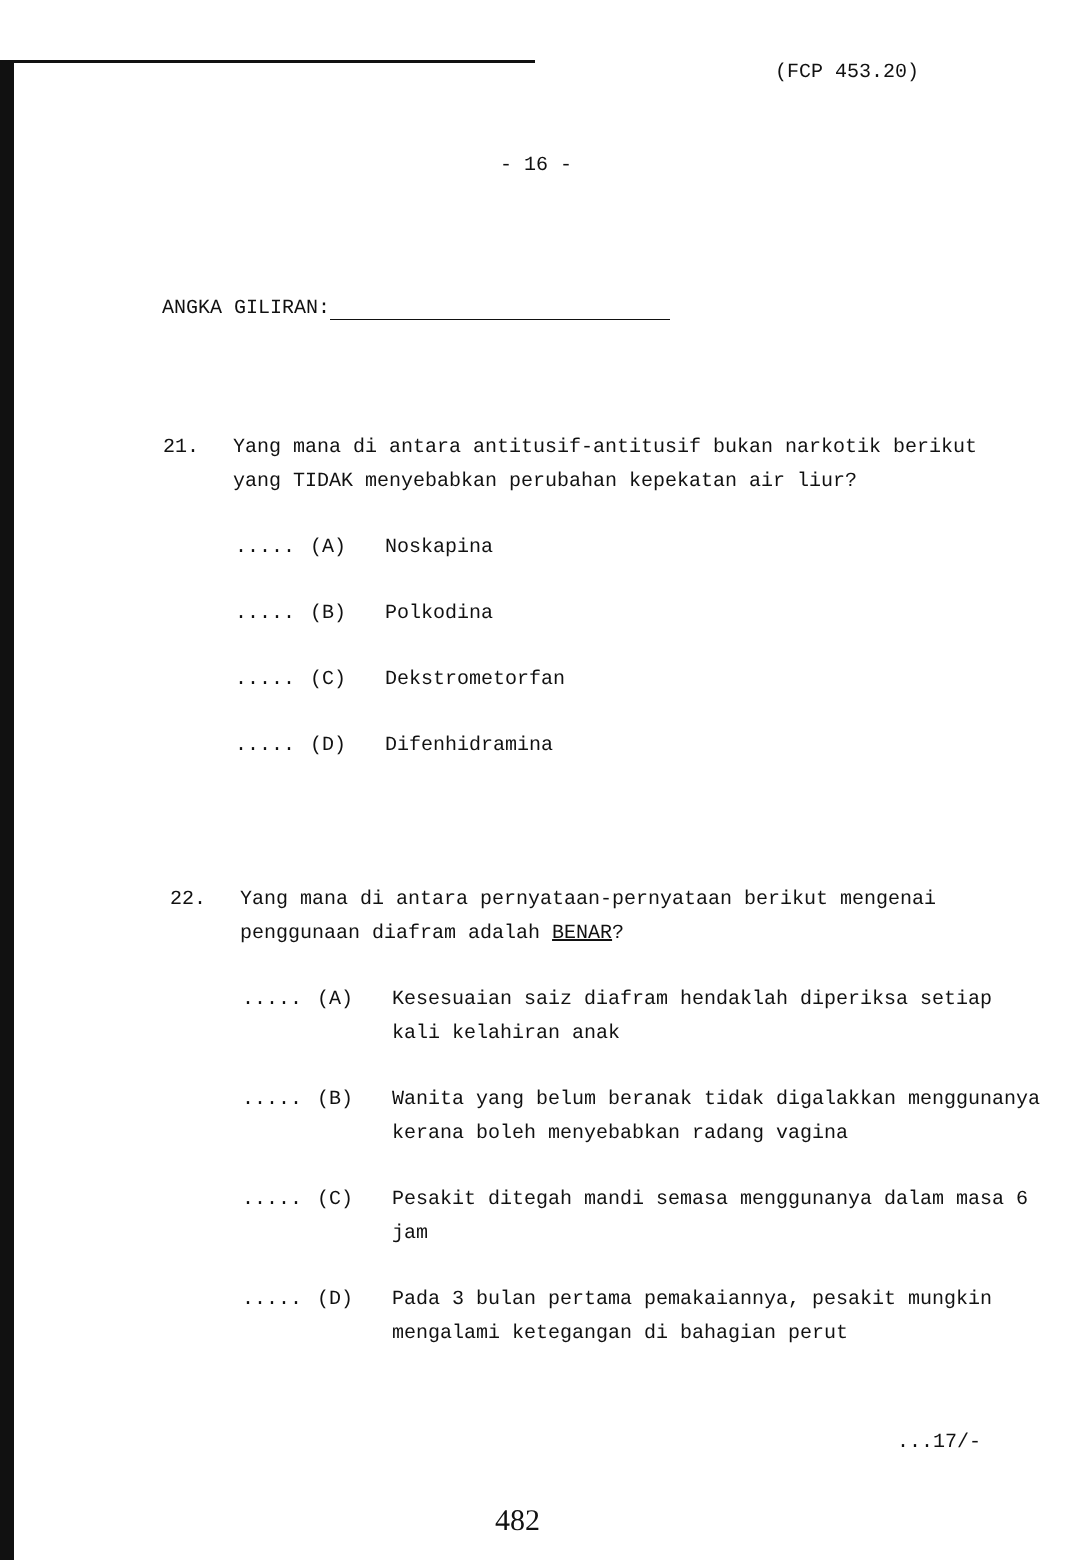(FCP 453.20)
- 16 -
ANGKA GILIRAN:
21. Yang mana di antara antitusif-antitusif bukan narkotik berikut yang TIDAK menyebabkan perubahan kepekatan air liur?
..... (A) Noskapina
..... (B) Polkodina
..... (C) Dekstrometorfan
..... (D) Difenhidramina
22. Yang mana di antara pernyataan-pernyataan berikut mengenai penggunaan diafram adalah BENAR?
..... (A) Kesesuaian saiz diafram hendaklah diperiksa setiap kali kelahiran anak
..... (B) Wanita yang belum beranak tidak digalakkan menggunanya kerana boleh menyebabkan radang vagina
..... (C) Pesakit ditegah mandi semasa menggunanya dalam masa 6 jam
..... (D) Pada 3 bulan pertama pemakaiannya, pesakit mungkin mengalami ketegangan di bahagian perut
...17/-
482